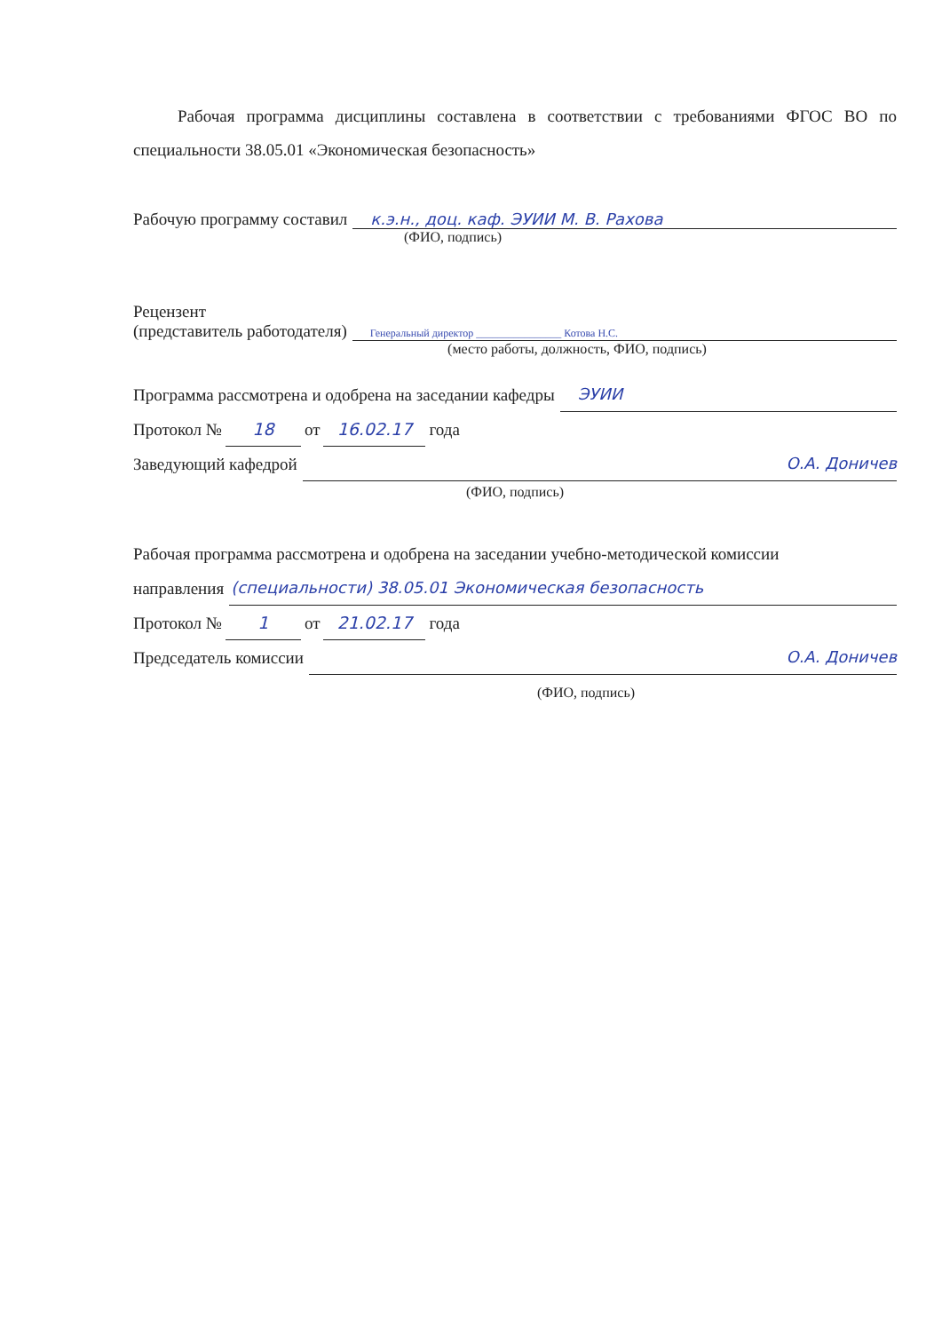Рабочая программа дисциплины составлена в соответствии с требованиями ФГОС ВО по специальности 38.05.01 «Экономическая безопасность»
Рабочую программу составил к.э.н., доц. каф. ЭУИИ М. В. Рахова
(ФИО, подпись)
Рецензент
(представитель работодателя) Генеральный директор ________________ Котова Н.С.
(место работы, должность, ФИО, подпись)
Программа рассмотрена и одобрена на заседании кафедры ЭУИИ
Протокол № 18 от 16.02.17 года
Заведующий кафедрой О.А. Доничев
(ФИО, подпись)
Рабочая программа рассмотрена и одобрена на заседании учебно-методической комиссии
направления (специальности) 38.05.01 Экономическая безопасность
Протокол № 1 от 21.02.17 года
Председатель комиссии О.А. Доничев
(ФИО, подпись)